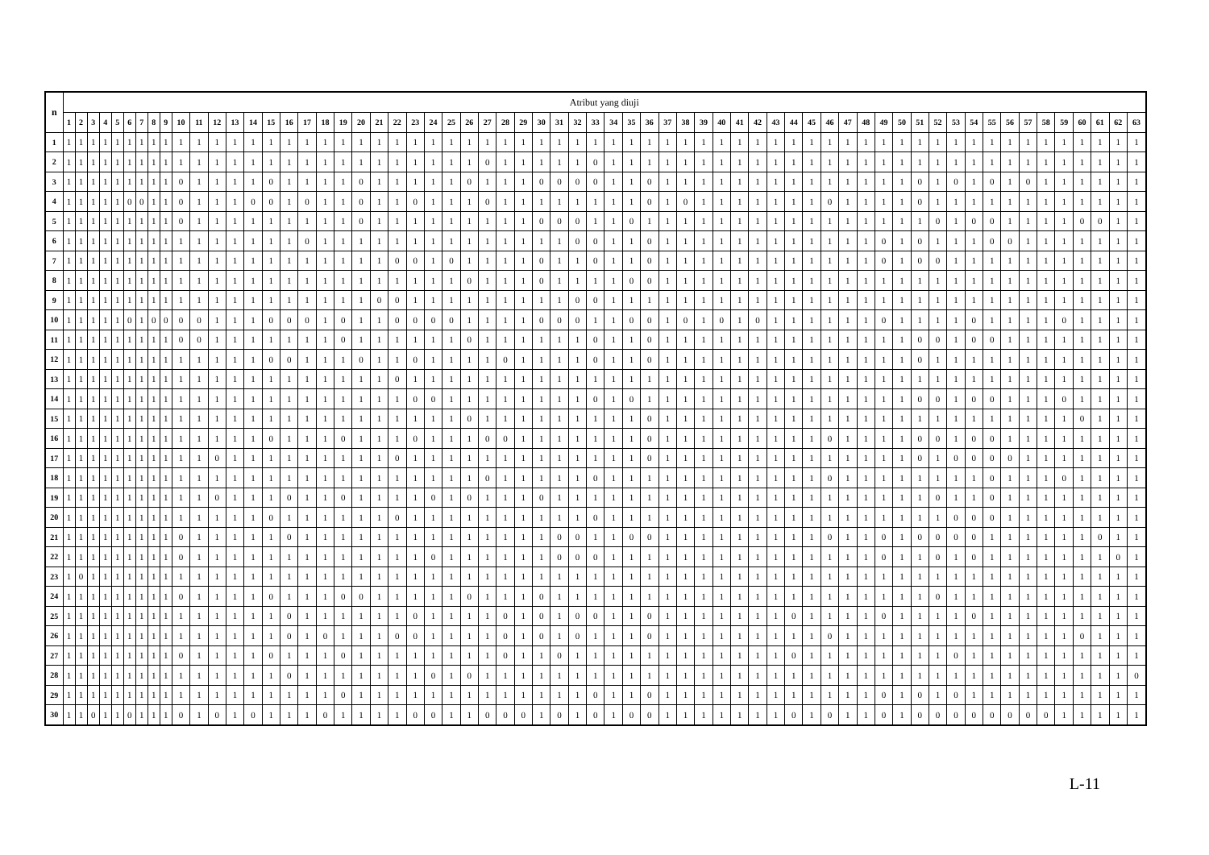| n | Atribut yang diuji | | | | | | | | | | | | | | | | | | | | | | | | | | | | | | | | | | | | | | | | | | | | | | | | | | | | | | | | | | | | | | |
| --- | --- | --- | --- | --- | --- | --- | --- | --- | --- | --- | --- | --- | --- | --- | --- | --- | --- | --- | --- | --- | --- | --- | --- | --- | --- | --- | --- | --- | --- | --- | --- | --- | --- | --- | --- | --- | --- | --- | --- | --- | --- | --- | --- | --- | --- | --- | --- | --- | --- | --- | --- | --- | --- | --- | --- | --- | --- | --- | --- | --- | --- | --- | --- |
| | 1 | 2 | 3 | 4 | 5 | 6 | 7 | 8 | 9 | 10 | 11 | 12 | 13 | 14 | 15 | 16 | 17 | 18 | 19 | 20 | 21 | 22 | 23 | 24 | 25 | 26 | 27 | 28 | 29 | 30 | 31 | 32 | 33 | 34 | 35 | 36 | 37 | 38 | 39 | 40 | 41 | 42 | 43 | 44 | 45 | 46 | 47 | 48 | 49 | 50 | 51 | 52 | 53 | 54 | 55 | 56 | 57 | 58 | 59 | 60 | 61 | 62 | 63 |
| 1 | 1 | 1 | 1 | 1 | 1 | 1 | 1 | 1 | 1 | 1 | 1 | 1 | 1 | 1 | 1 | 1 | 1 | 1 | 1 | 1 | 1 | 1 | 1 | 1 | 1 | 1 | 1 | 1 | 1 | 1 | 1 | 1 | 1 | 1 | 1 | 1 | 1 | 1 | 1 | 1 | 1 | 1 | 1 | 1 | 1 | 1 | 1 | 1 | 1 | 1 | 1 | 1 | 1 | 1 | 1 | 1 | 1 | 1 | 1 | 1 | 1 | 1 | 1 |
| 2 | 1 | 1 | 1 | 1 | 1 | 1 | 1 | 1 | 1 | 1 | 1 | 1 | 1 | 1 | 1 | 1 | 1 | 1 | 1 | 1 | 1 | 1 | 1 | 1 | 1 | 1 | 0 | 1 | 1 | 1 | 1 | 1 | 0 | 1 | 1 | 1 | 1 | 1 | 1 | 1 | 1 | 1 | 1 | 1 | 1 | 1 | 1 | 1 | 1 | 1 | 1 | 1 | 1 | 1 | 1 | 1 | 1 | 1 | 1 | 1 | 1 | 1 | 1 |
| 3 | 1 | 1 | 1 | 1 | 1 | 1 | 1 | 1 | 1 | 0 | 1 | 1 | 1 | 1 | 0 | 1 | 1 | 1 | 1 | 0 | 1 | 1 | 1 | 1 | 1 | 0 | 1 | 1 | 1 | 0 | 0 | 0 | 0 | 1 | 1 | 0 | 1 | 1 | 1 | 1 | 1 | 1 | 1 | 1 | 1 | 1 | 1 | 1 | 1 | 1 | 0 | 1 | 0 | 1 | 0 | 1 | 0 | 1 | 1 | 1 | 1 | 1 | 1 |
| 4 | 1 | 1 | 1 | 1 | 1 | 0 | 0 | 1 | 1 | 0 | 1 | 1 | 1 | 0 | 0 | 1 | 0 | 1 | 1 | 0 | 1 | 1 | 0 | 1 | 1 | 1 | 0 | 1 | 1 | 1 | 1 | 1 | 1 | 1 | 1 | 0 | 1 | 0 | 1 | 1 | 1 | 1 | 1 | 1 | 1 | 0 | 1 | 1 | 1 | 1 | 0 | 1 | 1 | 1 | 1 | 1 | 1 | 1 | 1 | 1 | 1 | 1 | 1 |
| 5 | 1 | 1 | 1 | 1 | 1 | 1 | 1 | 1 | 1 | 0 | 1 | 1 | 1 | 1 | 1 | 1 | 1 | 1 | 1 | 0 | 1 | 1 | 1 | 1 | 1 | 1 | 1 | 1 | 1 | 0 | 0 | 0 | 1 | 1 | 0 | 1 | 1 | 1 | 1 | 1 | 1 | 1 | 1 | 1 | 1 | 1 | 1 | 1 | 1 | 1 | 1 | 0 | 1 | 0 | 0 | 1 | 1 | 1 | 1 | 0 | 0 | 1 | 1 |
| 6 | 1 | 1 | 1 | 1 | 1 | 1 | 1 | 1 | 1 | 1 | 1 | 1 | 1 | 1 | 1 | 1 | 0 | 1 | 1 | 1 | 1 | 1 | 1 | 1 | 1 | 1 | 1 | 1 | 1 | 1 | 1 | 0 | 0 | 1 | 1 | 0 | 1 | 1 | 1 | 1 | 1 | 1 | 1 | 1 | 1 | 1 | 1 | 1 | 0 | 1 | 0 | 1 | 1 | 1 | 0 | 0 | 1 | 1 | 1 | 1 | 1 | 1 | 1 |
| 7 | 1 | 1 | 1 | 1 | 1 | 1 | 1 | 1 | 1 | 1 | 1 | 1 | 1 | 1 | 1 | 1 | 1 | 1 | 1 | 1 | 1 | 0 | 0 | 1 | 0 | 1 | 1 | 1 | 1 | 0 | 1 | 1 | 0 | 1 | 1 | 0 | 1 | 1 | 1 | 1 | 1 | 1 | 1 | 1 | 1 | 1 | 1 | 1 | 0 | 1 | 0 | 0 | 1 | 1 | 1 | 1 | 1 | 1 | 1 | 1 | 1 | 1 | 1 |
| 8 | 1 | 1 | 1 | 1 | 1 | 1 | 1 | 1 | 1 | 1 | 1 | 1 | 1 | 1 | 1 | 1 | 1 | 1 | 1 | 1 | 1 | 1 | 1 | 1 | 1 | 0 | 1 | 1 | 1 | 0 | 1 | 1 | 1 | 1 | 0 | 0 | 1 | 1 | 1 | 1 | 1 | 1 | 1 | 1 | 1 | 1 | 1 | 1 | 1 | 1 | 1 | 1 | 1 | 1 | 1 | 1 | 1 | 1 | 1 | 1 | 1 | 1 | 1 |
| 9 | 1 | 1 | 1 | 1 | 1 | 1 | 1 | 1 | 1 | 1 | 1 | 1 | 1 | 1 | 1 | 1 | 1 | 1 | 1 | 1 | 0 | 0 | 1 | 1 | 1 | 1 | 1 | 1 | 1 | 1 | 1 | 0 | 0 | 1 | 1 | 1 | 1 | 1 | 1 | 1 | 1 | 1 | 1 | 1 | 1 | 1 | 1 | 1 | 1 | 1 | 1 | 1 | 1 | 1 | 1 | 1 | 1 | 1 | 1 | 1 | 1 | 1 | 1 |
| 10 | 1 | 1 | 1 | 1 | 1 | 0 | 1 | 0 | 0 | 0 | 0 | 1 | 1 | 1 | 0 | 0 | 0 | 1 | 0 | 1 | 1 | 0 | 0 | 0 | 0 | 1 | 1 | 1 | 1 | 0 | 0 | 0 | 1 | 1 | 0 | 0 | 1 | 0 | 1 | 0 | 1 | 0 | 1 | 1 | 1 | 1 | 1 | 1 | 0 | 1 | 1 | 1 | 1 | 0 | 1 | 1 | 1 | 1 | 0 | 1 | 1 | 1 | 1 |
| 11 | 1 | 1 | 1 | 1 | 1 | 1 | 1 | 1 | 1 | 0 | 0 | 1 | 1 | 1 | 1 | 1 | 1 | 1 | 0 | 1 | 1 | 1 | 1 | 1 | 1 | 0 | 1 | 1 | 1 | 1 | 1 | 1 | 0 | 1 | 1 | 0 | 1 | 1 | 1 | 1 | 1 | 1 | 1 | 1 | 1 | 1 | 1 | 1 | 1 | 1 | 0 | 0 | 1 | 0 | 0 | 1 | 1 | 1 | 1 | 1 | 1 | 1 | 1 |
| 12 | 1 | 1 | 1 | 1 | 1 | 1 | 1 | 1 | 1 | 1 | 1 | 1 | 1 | 1 | 0 | 0 | 1 | 1 | 1 | 0 | 1 | 1 | 0 | 1 | 1 | 1 | 1 | 0 | 1 | 1 | 1 | 1 | 0 | 1 | 1 | 0 | 1 | 1 | 1 | 1 | 1 | 1 | 1 | 1 | 1 | 1 | 1 | 1 | 1 | 1 | 0 | 1 | 1 | 1 | 1 | 1 | 1 | 1 | 1 | 1 | 1 | 1 | 1 |
| 13 | 1 | 1 | 1 | 1 | 1 | 1 | 1 | 1 | 1 | 1 | 1 | 1 | 1 | 1 | 1 | 1 | 1 | 1 | 1 | 1 | 1 | 0 | 1 | 1 | 1 | 1 | 1 | 1 | 1 | 1 | 1 | 1 | 1 | 1 | 1 | 1 | 1 | 1 | 1 | 1 | 1 | 1 | 1 | 1 | 1 | 1 | 1 | 1 | 1 | 1 | 1 | 1 | 1 | 1 | 1 | 1 | 1 | 1 | 1 | 1 | 1 | 1 | 1 |
| 14 | 1 | 1 | 1 | 1 | 1 | 1 | 1 | 1 | 1 | 1 | 1 | 1 | 1 | 1 | 1 | 1 | 1 | 1 | 1 | 1 | 1 | 1 | 0 | 0 | 1 | 1 | 1 | 1 | 1 | 1 | 1 | 1 | 0 | 1 | 0 | 1 | 1 | 1 | 1 | 1 | 1 | 1 | 1 | 1 | 1 | 1 | 1 | 1 | 1 | 1 | 0 | 0 | 1 | 0 | 0 | 1 | 1 | 1 | 0 | 1 | 1 | 1 | 1 |
| 15 | 1 | 1 | 1 | 1 | 1 | 1 | 1 | 1 | 1 | 1 | 1 | 1 | 1 | 1 | 1 | 1 | 1 | 1 | 1 | 1 | 1 | 1 | 1 | 1 | 1 | 0 | 1 | 1 | 1 | 1 | 1 | 1 | 1 | 1 | 1 | 0 | 1 | 1 | 1 | 1 | 1 | 1 | 1 | 1 | 1 | 1 | 1 | 1 | 1 | 1 | 1 | 1 | 1 | 1 | 1 | 1 | 1 | 1 | 1 | 0 | 1 | 1 | 1 |
| 16 | 1 | 1 | 1 | 1 | 1 | 1 | 1 | 1 | 1 | 1 | 1 | 1 | 1 | 1 | 0 | 1 | 1 | 1 | 0 | 1 | 1 | 1 | 0 | 1 | 1 | 1 | 0 | 0 | 1 | 1 | 1 | 1 | 1 | 1 | 1 | 0 | 1 | 1 | 1 | 1 | 1 | 1 | 1 | 1 | 1 | 0 | 1 | 1 | 1 | 1 | 0 | 0 | 1 | 0 | 0 | 1 | 1 | 1 | 1 | 1 | 1 | 1 | 1 |
| 17 | 1 | 1 | 1 | 1 | 1 | 1 | 1 | 1 | 1 | 1 | 1 | 0 | 1 | 1 | 1 | 1 | 1 | 1 | 1 | 1 | 1 | 0 | 1 | 1 | 1 | 1 | 1 | 1 | 1 | 1 | 1 | 1 | 1 | 1 | 1 | 0 | 1 | 1 | 1 | 1 | 1 | 1 | 1 | 1 | 1 | 1 | 1 | 1 | 1 | 1 | 0 | 1 | 0 | 0 | 0 | 0 | 1 | 1 | 1 | 1 | 1 | 1 | 1 |
| 18 | 1 | 1 | 1 | 1 | 1 | 1 | 1 | 1 | 1 | 1 | 1 | 1 | 1 | 1 | 1 | 1 | 1 | 1 | 1 | 1 | 1 | 1 | 1 | 1 | 1 | 1 | 0 | 1 | 1 | 1 | 1 | 1 | 0 | 1 | 1 | 1 | 1 | 1 | 1 | 1 | 1 | 1 | 1 | 1 | 1 | 0 | 1 | 1 | 1 | 1 | 1 | 1 | 1 | 1 | 0 | 1 | 1 | 1 | 0 | 1 | 1 | 1 | 1 |
| 19 | 1 | 1 | 1 | 1 | 1 | 1 | 1 | 1 | 1 | 1 | 1 | 0 | 1 | 1 | 1 | 0 | 1 | 1 | 0 | 1 | 1 | 1 | 1 | 0 | 1 | 0 | 1 | 1 | 1 | 0 | 1 | 1 | 1 | 1 | 1 | 1 | 1 | 1 | 1 | 1 | 1 | 1 | 1 | 1 | 1 | 1 | 1 | 1 | 1 | 1 | 1 | 0 | 1 | 1 | 0 | 1 | 1 | 1 | 1 | 1 | 1 | 1 | 1 |
| 20 | 1 | 1 | 1 | 1 | 1 | 1 | 1 | 1 | 1 | 1 | 1 | 1 | 1 | 1 | 0 | 1 | 1 | 1 | 1 | 1 | 1 | 0 | 1 | 1 | 1 | 1 | 1 | 1 | 1 | 1 | 1 | 1 | 0 | 1 | 1 | 1 | 1 | 1 | 1 | 1 | 1 | 1 | 1 | 1 | 1 | 1 | 1 | 1 | 1 | 1 | 1 | 1 | 0 | 0 | 0 | 1 | 1 | 1 | 1 | 1 | 1 | 1 | 1 |
| 21 | 1 | 1 | 1 | 1 | 1 | 1 | 1 | 1 | 1 | 0 | 1 | 1 | 1 | 1 | 1 | 0 | 1 | 1 | 1 | 1 | 1 | 1 | 1 | 1 | 1 | 1 | 1 | 1 | 1 | 1 | 0 | 0 | 1 | 1 | 0 | 0 | 1 | 1 | 1 | 1 | 1 | 1 | 1 | 1 | 1 | 0 | 1 | 1 | 0 | 1 | 0 | 0 | 0 | 0 | 1 | 1 | 1 | 1 | 1 | 1 | 0 | 1 | 1 |
| 22 | 1 | 1 | 1 | 1 | 1 | 1 | 1 | 1 | 1 | 0 | 1 | 1 | 1 | 1 | 1 | 1 | 1 | 1 | 1 | 1 | 1 | 1 | 1 | 0 | 1 | 1 | 1 | 1 | 1 | 1 | 0 | 0 | 0 | 1 | 1 | 1 | 1 | 1 | 1 | 1 | 1 | 1 | 1 | 1 | 1 | 1 | 1 | 1 | 0 | 1 | 1 | 0 | 1 | 0 | 1 | 1 | 1 | 1 | 1 | 1 | 1 | 0 | 1 |
| 23 | 1 | 0 | 1 | 1 | 1 | 1 | 1 | 1 | 1 | 1 | 1 | 1 | 1 | 1 | 1 | 1 | 1 | 1 | 1 | 1 | 1 | 1 | 1 | 1 | 1 | 1 | 1 | 1 | 1 | 1 | 1 | 1 | 1 | 1 | 1 | 1 | 1 | 1 | 1 | 1 | 1 | 1 | 1 | 1 | 1 | 1 | 1 | 1 | 1 | 1 | 1 | 1 | 1 | 1 | 1 | 1 | 1 | 1 | 1 | 1 | 1 | 1 | 1 |
| 24 | 1 | 1 | 1 | 1 | 1 | 1 | 1 | 1 | 1 | 0 | 1 | 1 | 1 | 1 | 0 | 1 | 1 | 1 | 0 | 0 | 1 | 1 | 1 | 1 | 1 | 0 | 1 | 1 | 1 | 0 | 1 | 1 | 1 | 1 | 1 | 1 | 1 | 1 | 1 | 1 | 1 | 1 | 1 | 1 | 1 | 1 | 1 | 1 | 1 | 1 | 1 | 0 | 1 | 1 | 1 | 1 | 1 | 1 | 1 | 1 | 1 | 1 | 1 |
| 25 | 1 | 1 | 1 | 1 | 1 | 1 | 1 | 1 | 1 | 1 | 1 | 1 | 1 | 1 | 1 | 0 | 1 | 1 | 1 | 1 | 1 | 1 | 0 | 1 | 1 | 1 | 1 | 0 | 1 | 0 | 1 | 0 | 0 | 1 | 1 | 0 | 1 | 1 | 1 | 1 | 1 | 1 | 1 | 0 | 1 | 1 | 1 | 1 | 0 | 1 | 1 | 1 | 1 | 0 | 1 | 1 | 1 | 1 | 1 | 1 | 1 | 1 | 1 |
| 26 | 1 | 1 | 1 | 1 | 1 | 1 | 1 | 1 | 1 | 1 | 1 | 1 | 1 | 1 | 1 | 0 | 1 | 0 | 1 | 1 | 1 | 0 | 0 | 1 | 1 | 1 | 1 | 0 | 1 | 0 | 1 | 0 | 1 | 1 | 1 | 0 | 1 | 1 | 1 | 1 | 1 | 1 | 1 | 1 | 1 | 0 | 1 | 1 | 1 | 1 | 1 | 1 | 1 | 1 | 1 | 1 | 1 | 1 | 1 | 0 | 1 | 1 | 1 |
| 27 | 1 | 1 | 1 | 1 | 1 | 1 | 1 | 1 | 1 | 0 | 1 | 1 | 1 | 1 | 0 | 1 | 1 | 1 | 0 | 1 | 1 | 1 | 1 | 1 | 1 | 1 | 1 | 0 | 1 | 1 | 0 | 1 | 1 | 1 | 1 | 1 | 1 | 1 | 1 | 1 | 1 | 1 | 1 | 0 | 1 | 1 | 1 | 1 | 1 | 1 | 1 | 1 | 0 | 1 | 1 | 1 | 1 | 1 | 1 | 1 | 1 | 1 | 1 |
| 28 | 1 | 1 | 1 | 1 | 1 | 1 | 1 | 1 | 1 | 1 | 1 | 1 | 1 | 1 | 1 | 0 | 1 | 1 | 1 | 1 | 1 | 1 | 1 | 0 | 1 | 0 | 1 | 1 | 1 | 1 | 1 | 1 | 1 | 1 | 1 | 1 | 1 | 1 | 1 | 1 | 1 | 1 | 1 | 1 | 1 | 1 | 1 | 1 | 1 | 1 | 1 | 1 | 1 | 1 | 1 | 1 | 1 | 1 | 1 | 1 | 1 | 1 | 0 |
| 29 | 1 | 1 | 1 | 1 | 1 | 1 | 1 | 1 | 1 | 1 | 1 | 1 | 1 | 1 | 1 | 1 | 1 | 1 | 0 | 1 | 1 | 1 | 1 | 1 | 1 | 1 | 1 | 1 | 1 | 1 | 1 | 1 | 0 | 1 | 1 | 0 | 1 | 1 | 1 | 1 | 1 | 1 | 1 | 1 | 1 | 1 | 1 | 1 | 0 | 1 | 0 | 1 | 0 | 1 | 1 | 1 | 1 | 1 | 1 | 1 | 1 | 1 | 1 |
| 30 | 1 | 1 | 0 | 1 | 1 | 0 | 1 | 1 | 1 | 0 | 1 | 0 | 1 | 0 | 1 | 1 | 1 | 0 | 1 | 1 | 1 | 1 | 0 | 0 | 1 | 1 | 0 | 0 | 0 | 1 | 0 | 1 | 0 | 1 | 0 | 0 | 1 | 1 | 1 | 1 | 1 | 1 | 1 | 0 | 1 | 0 | 1 | 1 | 0 | 1 | 0 | 0 | 0 | 0 | 0 | 0 | 0 | 0 | 1 | 1 | 1 | 1 | 1 |
L-11